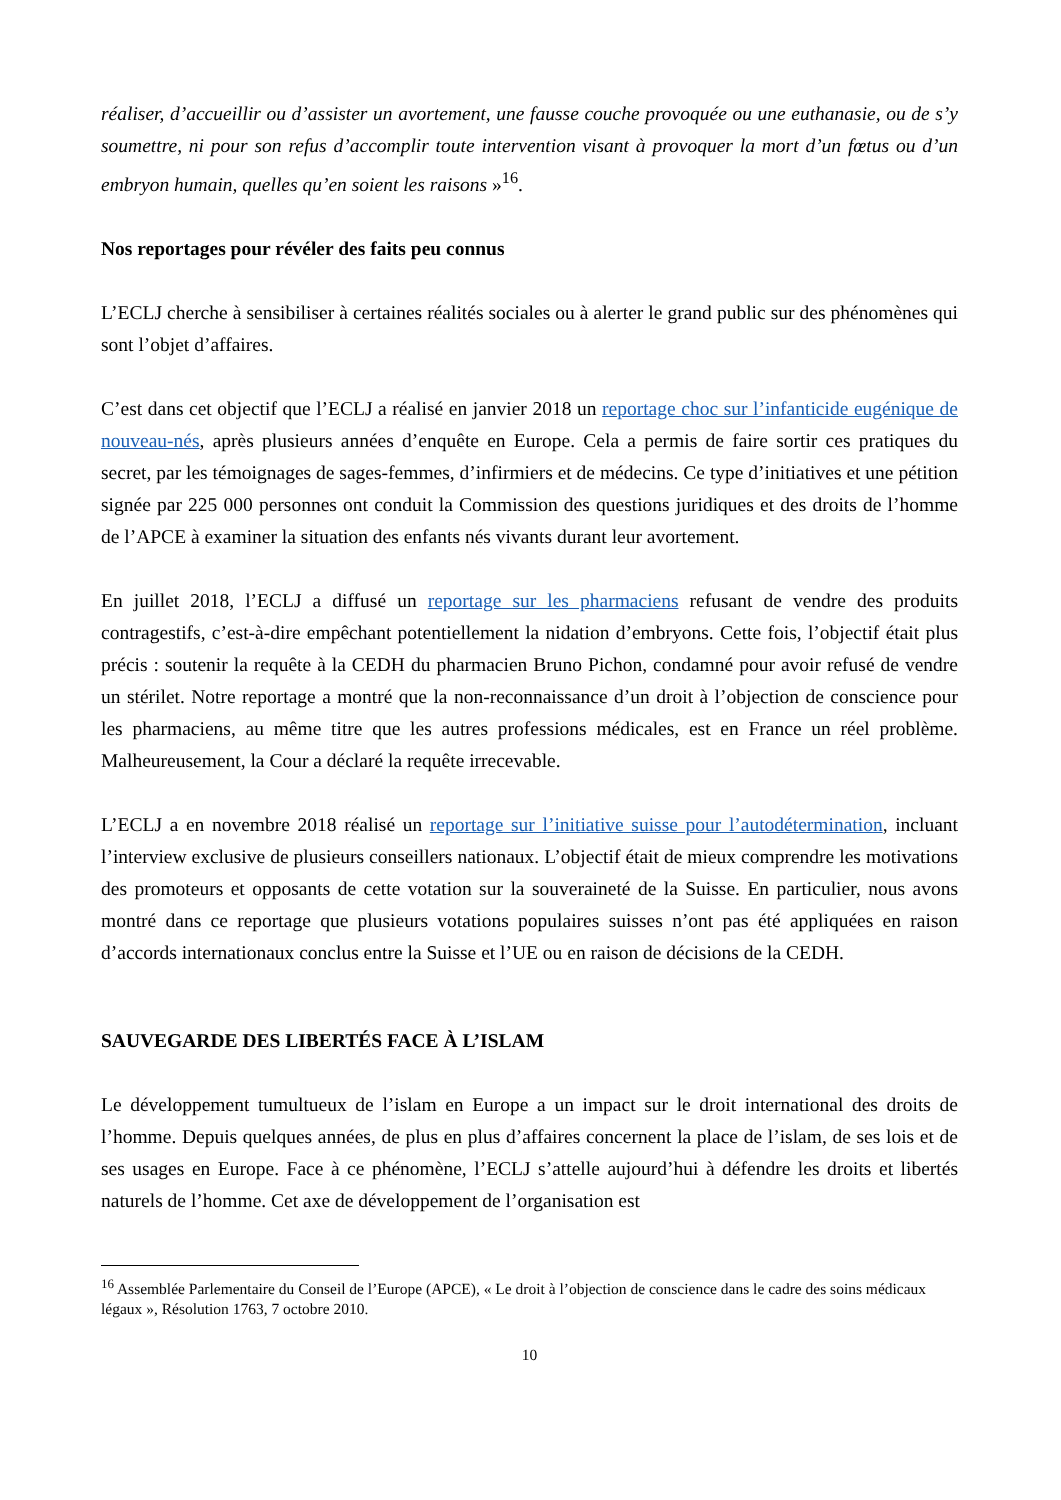réaliser, d’accueillir ou d’assister un avortement, une fausse couche provoquée ou une euthanasie, ou de s’y soumettre, ni pour son refus d’accomplir toute intervention visant à provoquer la mort d’un fœtus ou d’un embryon humain, quelles qu’en soient les raisons »<sup>16</sup>.
Nos reportages pour révéler des faits peu connus
L’ECLJ cherche à sensibiliser à certaines réalités sociales ou à alerter le grand public sur des phénomènes qui sont l’objet d’affaires.
C’est dans cet objectif que l’ECLJ a réalisé en janvier 2018 un reportage choc sur l’infanticide eugénique de nouveau-nés, après plusieurs années d’enquête en Europe. Cela a permis de faire sortir ces pratiques du secret, par les témoignages de sages-femmes, d’infirmiers et de médecins. Ce type d’initiatives et une pétition signée par 225 000 personnes ont conduit la Commission des questions juridiques et des droits de l’homme de l’APCE à examiner la situation des enfants nés vivants durant leur avortement.
En juillet 2018, l’ECLJ a diffusé un reportage sur les pharmaciens refusant de vendre des produits contragestifs, c’est-à-dire empêchant potentiellement la nidation d’embryons. Cette fois, l’objectif était plus précis : soutenir la requête à la CEDH du pharmacien Bruno Pichon, condamné pour avoir refusé de vendre un stérilet. Notre reportage a montré que la non-reconnaissance d’un droit à l’objection de conscience pour les pharmaciens, au même titre que les autres professions médicales, est en France un réel problème. Malheureusement, la Cour a déclaré la requête irrecevable.
L’ECLJ a en novembre 2018 réalisé un reportage sur l’initiative suisse pour l’autodétermination, incluant l’interview exclusive de plusieurs conseillers nationaux. L’objectif était de mieux comprendre les motivations des promoteurs et opposants de cette votation sur la souveraineté de la Suisse. En particulier, nous avons montré dans ce reportage que plusieurs votations populaires suisses n’ont pas été appliquées en raison d’accords internationaux conclus entre la Suisse et l’UE ou en raison de décisions de la CEDH.
SAUVEGARDE DES LIBERTÉS FACE À L’ISLAM
Le développement tumultueux de l’islam en Europe a un impact sur le droit international des droits de l’homme. Depuis quelques années, de plus en plus d’affaires concernent la place de l’islam, de ses lois et de ses usages en Europe. Face à ce phénomène, l’ECLJ s’attelle aujourd’hui à défendre les droits et libertés naturels de l’homme. Cet axe de développement de l’organisation est
<sup>16</sup> Assemblée Parlementaire du Conseil de l’Europe (APCE), « Le droit à l’objection de conscience dans le cadre des soins médicaux légaux », Résolution 1763, 7 octobre 2010.
10